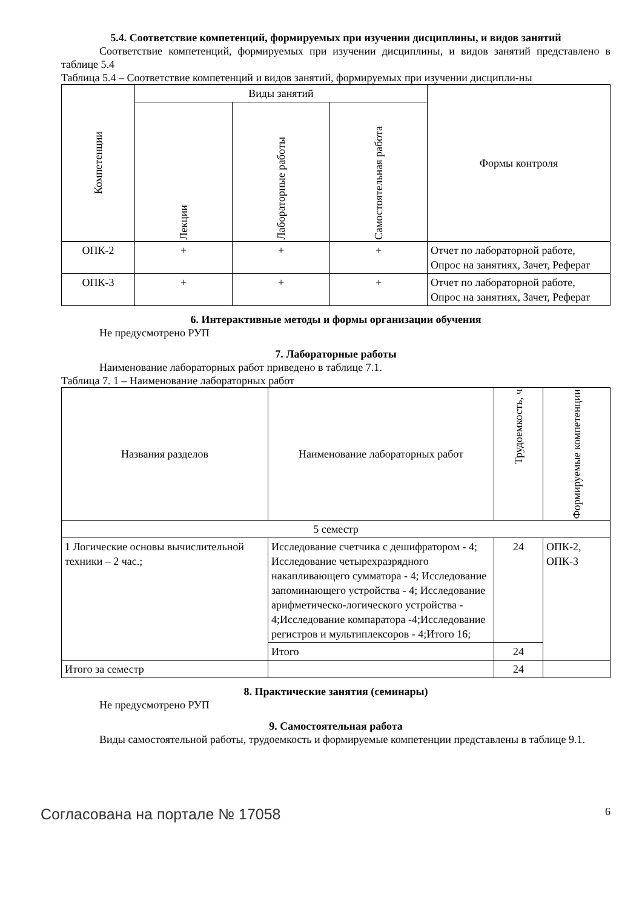5.4. Соответствие компетенций, формируемых при изучении дисциплины, и видов занятий
Соответствие компетенций, формируемых при изучении дисциплины, и видов занятий представлено в таблице 5.4
Таблица 5.4 – Соответствие компетенций и видов занятий, формируемых при изучении дисципли-ны
| Компетенции | Виды занятий | | | Формы контроля |
| --- | --- | --- | --- | --- |
| | Лекции | Лабораторные работы | Самостоятельная работа | |
| ОПК-2 | + | + | + | Отчет по лабораторной работе, Опрос на занятиях, Зачет, Реферат |
| ОПК-3 | + | + | + | Отчет по лабораторной работе, Опрос на занятиях, Зачет, Реферат |
6. Интерактивные методы и формы организации обучения
Не предусмотрено РУП
7. Лабораторные работы
Наименование лабораторных работ приведено в таблице 7.1.
Таблица 7. 1 – Наименование лабораторных работ
| Названия разделов | Наименование лабораторных работ | Трудоемкость, ч | Формируемые компетенции |
| --- | --- | --- | --- |
| 5 семестр | | | |
| 1 Логические основы вычислительной техники – 2 час.; | Исследование счетчика с дешифратором - 4; Исследование четырехразрядного накапливающего сумматора - 4; Исследование запоминающего устройства - 4; Исследование арифметическо-логического устройства - 4;Исследование компаратора -4;Исследование регистров и мультиплексоров - 4;Итого 16; | 24 | ОПК-2, ОПК-3 |
| | Итого | 24 | |
| Итого за семестр | | 24 | |
8. Практические занятия (семинары)
Не предусмотрено РУП
9. Самостоятельная работа
Виды самостоятельной работы, трудоемкость и формируемые компетенции представлены в таблице 9.1.
Согласована на портале № 17058 6